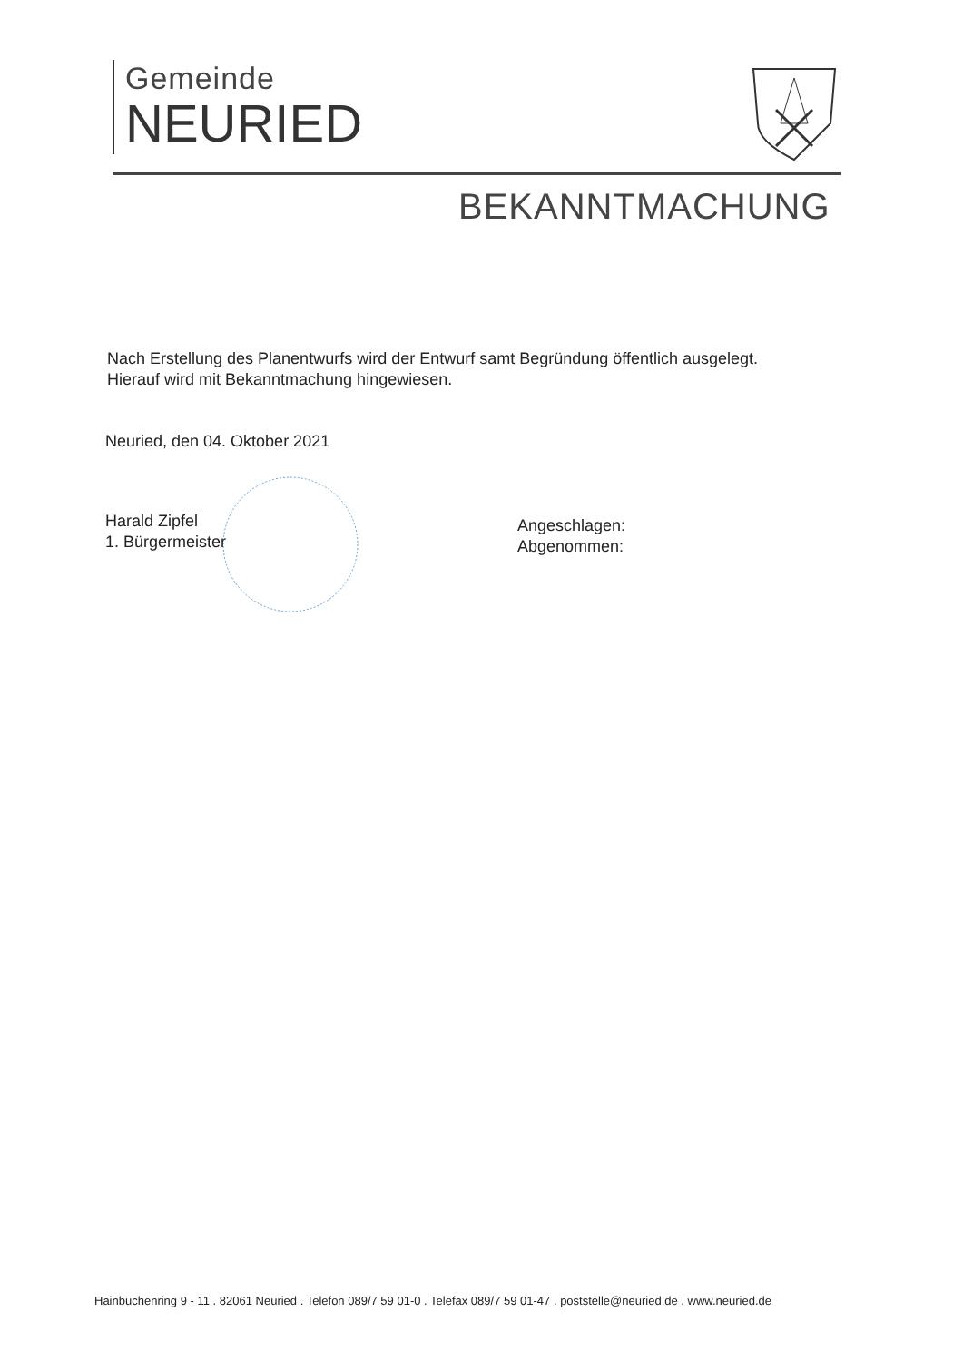Gemeinde
NEURIED
BEKANNTMACHUNG
Nach Erstellung des Planentwurfs wird der Entwurf samt Begründung öffentlich ausgelegt.
Hierauf wird mit Bekanntmachung hingewiesen.
Neuried, den 04. Oktober 2021
Harald Zipfel
1. Bürgermeister
Angeschlagen:
Abgenommen:
Hainbuchenring 9 - 11 . 82061 Neuried . Telefon 089/7 59 01-0 . Telefax 089/7 59 01-47 . poststelle@neuried.de . www.neuried.de